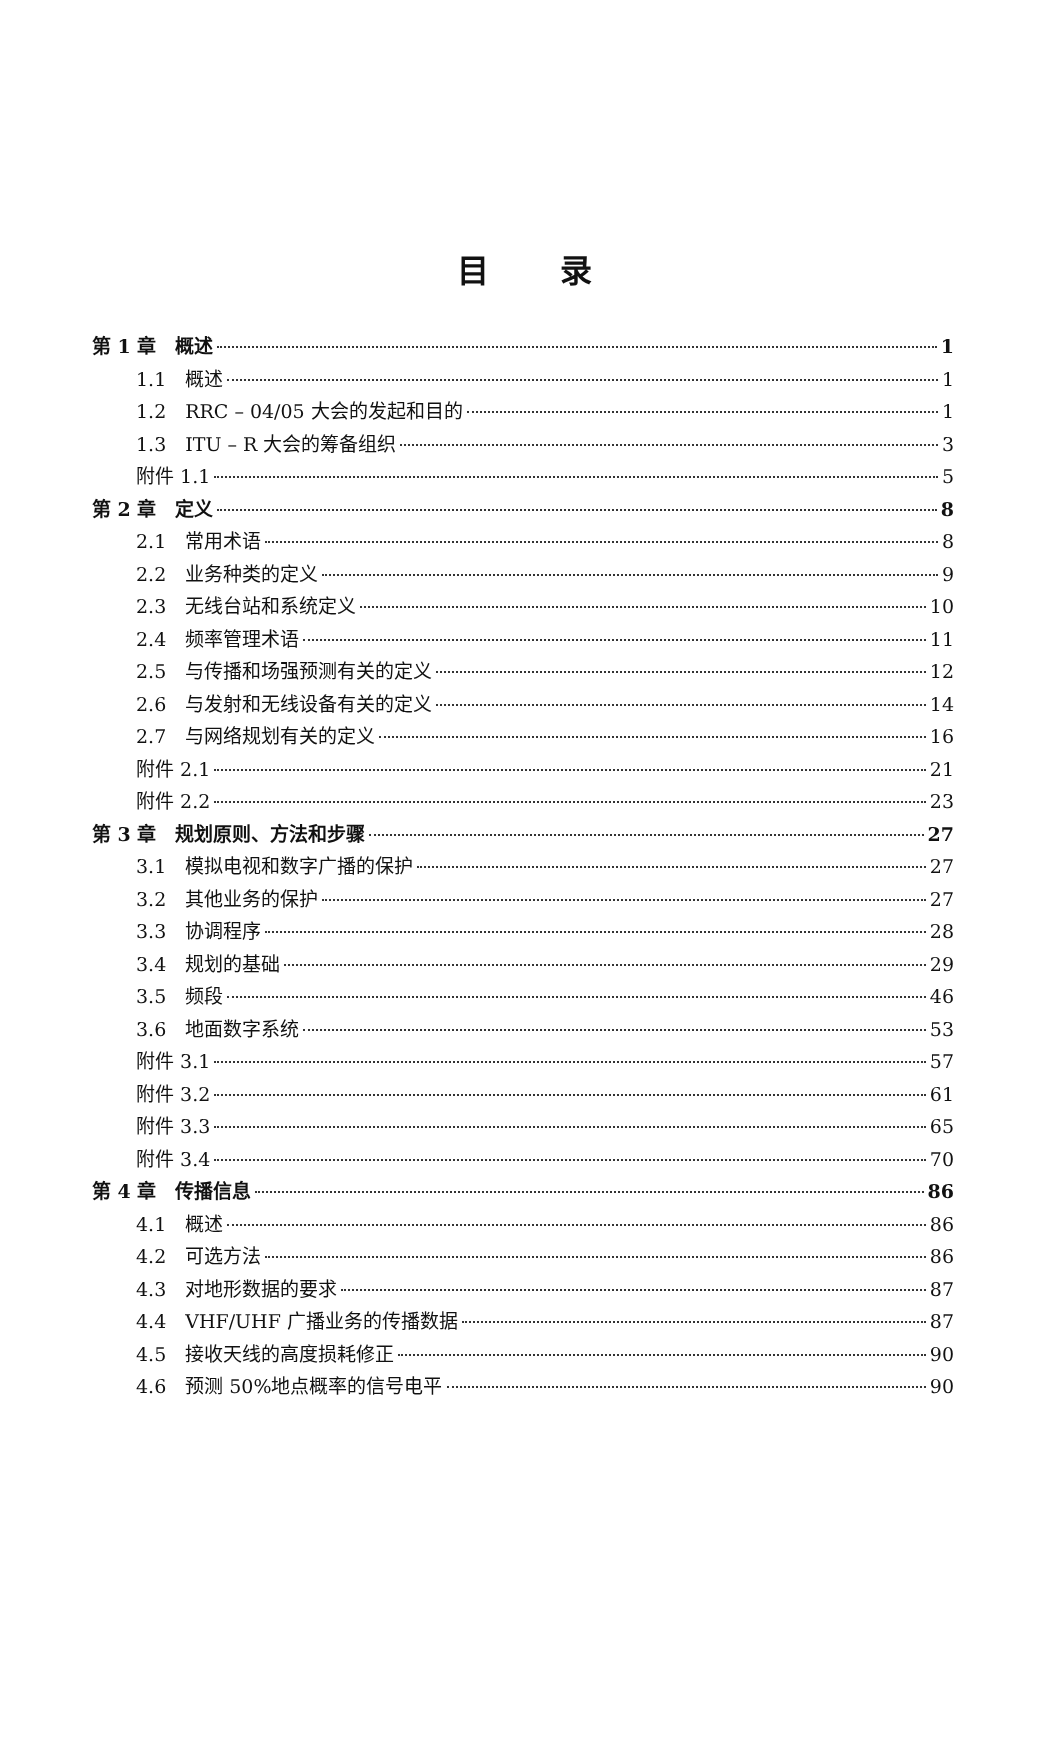目 录
第 1 章　概述 1
1.1　概述 1
1.2　RRC – 04/05 大会的发起和目的 1
1.3　ITU – R 大会的筹备组织 3
附件 1.1 5
第 2 章　定义 8
2.1　常用术语 8
2.2　业务种类的定义 9
2.3　无线台站和系统定义 10
2.4　频率管理术语 11
2.5　与传播和场强预测有关的定义 12
2.6　与发射和无线设备有关的定义 14
2.7　与网络规划有关的定义 16
附件 2.1 21
附件 2.2 23
第 3 章　规划原则、方法和步骤 27
3.1　模拟电视和数字广播的保护 27
3.2　其他业务的保护 27
3.3　协调程序 28
3.4　规划的基础 29
3.5　频段 46
3.6　地面数字系统 53
附件 3.1 57
附件 3.2 61
附件 3.3 65
附件 3.4 70
第 4 章　传播信息 86
4.1　概述 86
4.2　可选方法 86
4.3　对地形数据的要求 87
4.4　VHF/UHF 广播业务的传播数据 87
4.5　接收天线的高度损耗修正 90
4.6　预测 50%地点概率的信号电平 90